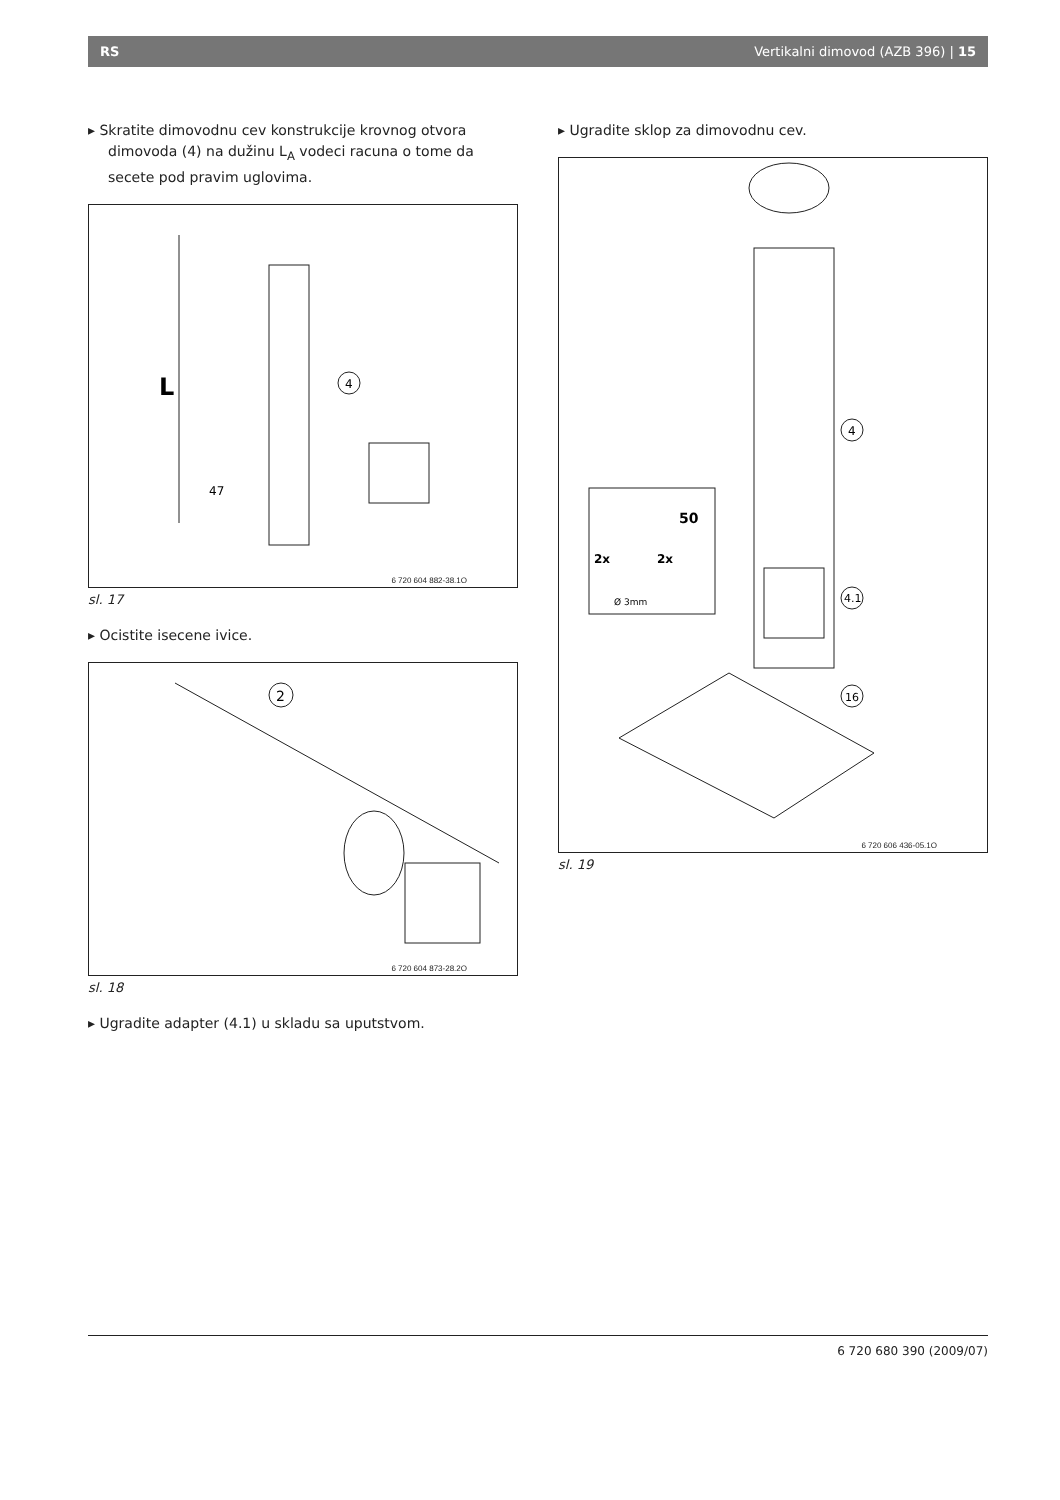RS Vertikalni dimovod (AZB 396) | 15
▸ Skratite dimovodnu cev konstrukcije krovnog otvora dimovoda (4) na dužinu L<sub>A</sub> vodeci racuna o tome da secete pod pravim uglovima.
L
47
4
6 720 604 882-38.1O
sl. 17
▸ Ocistite isecene ivice.
2
6 720 604 873-28.2O
sl. 18
▸ Ugradite adapter (4.1) u skladu sa uputstvom.
▸ Ugradite sklop za dimovodnu cev.
50
2x
2x
Ø 3mm
4
4.1
16
6 720 606 436-05.1O
sl. 19
6 720 680 390 (2009/07)